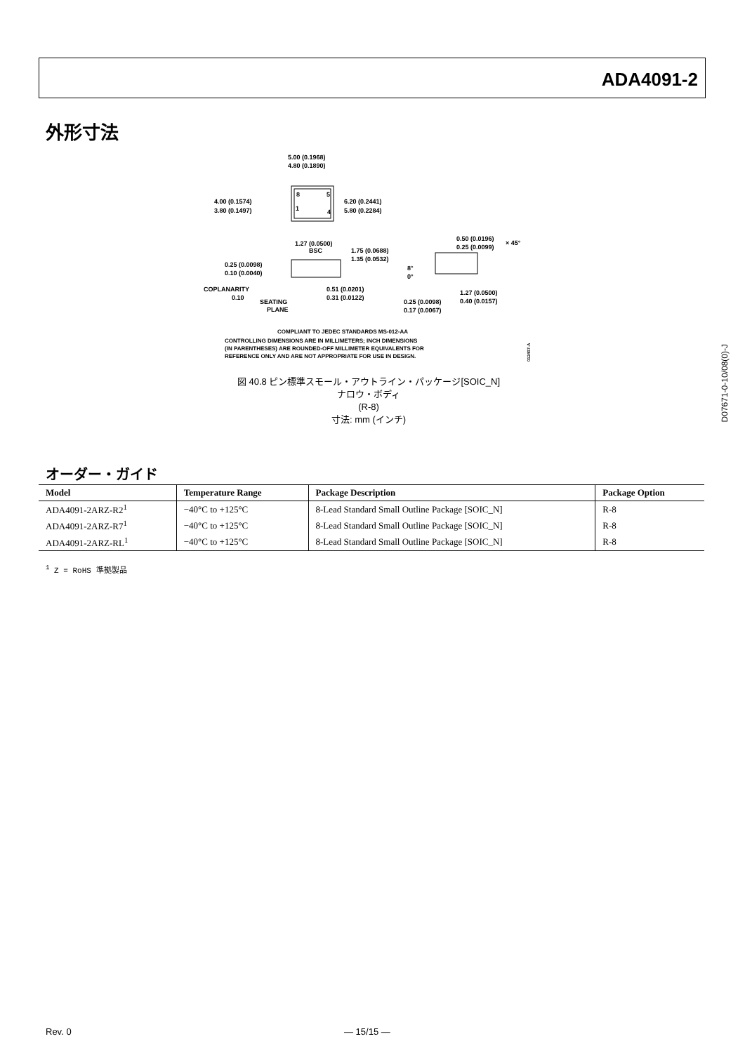ADA4091-2
外形寸法
5.00 (0.1968)
4.80 (0.1890)
8
5
1
4
4.00 (0.1574)
3.80 (0.1497)
6.20 (0.2441)
5.80 (0.2284)
1.27 (0.0500)
BSC
1.75 (0.0688)
1.35 (0.0532)
0.25 (0.0098)
0.10 (0.0040)
COPLANARITY
0.10
SEATING
PLANE
0.51 (0.0201)
0.31 (0.0122)
0.50 (0.0196)
0.25 (0.0099)
× 45°
8°
0°
0.25 (0.0098)
0.17 (0.0067)
1.27 (0.0500)
0.40 (0.0157)
COMPLIANT TO JEDEC STANDARDS MS-012-AA
CONTROLLING DIMENSIONS ARE IN MILLIMETERS; INCH DIMENSIONS
(IN PARENTHESES) ARE ROUNDED-OFF MILLIMETER EQUIVALENTS FOR
REFERENCE ONLY AND ARE NOT APPROPRIATE FOR USE IN DESIGN.
012407-A
図 40.8 ピン標準スモール・アウトライン・パッケージ[SOIC_N]
ナロウ・ボディ
(R-8)
寸法: mm (インチ)
D07671-0-10/08(0)-J
オーダー・ガイド
| Model | Temperature Range | Package Description | Package Option |
| --- | --- | --- | --- |
| ADA4091-2ARZ-R2<sup>1</sup> | −40°C to +125°C | 8-Lead Standard Small Outline Package [SOIC_N] | R-8 |
| ADA4091-2ARZ-R7<sup>1</sup> | −40°C to +125°C | 8-Lead Standard Small Outline Package [SOIC_N] | R-8 |
| ADA4091-2ARZ-RL<sup>1</sup> | −40°C to +125°C | 8-Lead Standard Small Outline Package [SOIC_N] | R-8 |
<sup>1</sup> Z = RoHS 準拠製品
Rev. 0 — 15/15 —